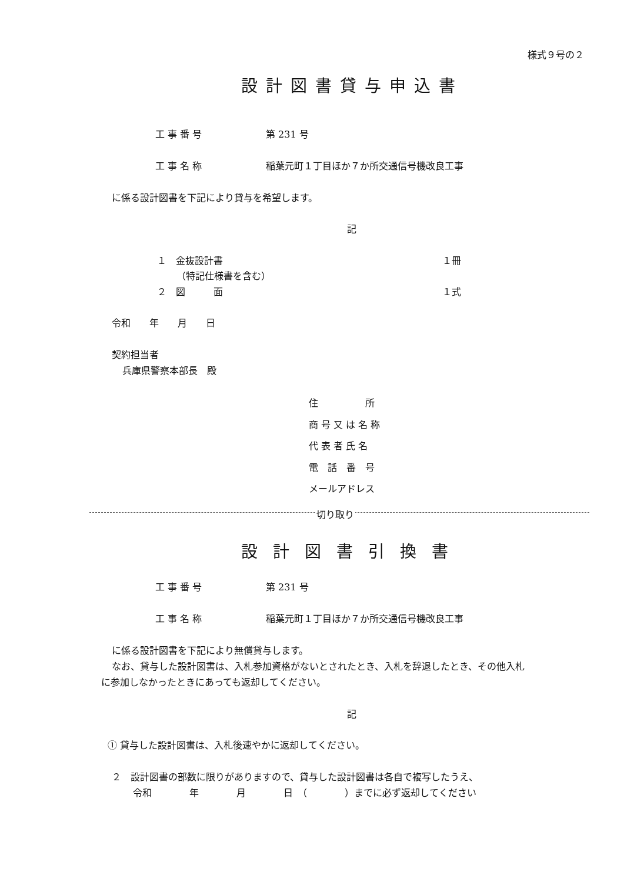様式９号の２
設計図書貸与申込書
工 事 番 号 第 231 号
工 事 名 称 稲葉元町１丁目ほか７か所交通信号機改良工事
に係る設計図書を下記により貸与を希望します。
記
１　金抜設計書 １冊
（特記仕様書を含む）
２　図　　　面 １式
令和　　年　　月　　日
契約担当者
兵庫県警察本部長　殿
住　　　　　所
商 号 又 は 名 称
代 表 者 氏 名
電　話　番　号
メールアドレス
切り取り
設計図書引換書
工 事 番 号 第 231 号
工 事 名 称 稲葉元町１丁目ほか７か所交通信号機改良工事
に係る設計図書を下記により無償貸与します。
なお、貸与した設計図書は、入札参加資格がないとされたとき、入札を辞退したとき、その他入札
に参加しなかったときにあっても返却してください。
記
① 貸与した設計図書は、入札後速やかに返却してください。
２　設計図書の部数に限りがありますので、貸与した設計図書は各自で複写したうえ、
令和　　　　年　　　　月　　　　日　（　　　　）までに必ず返却してください